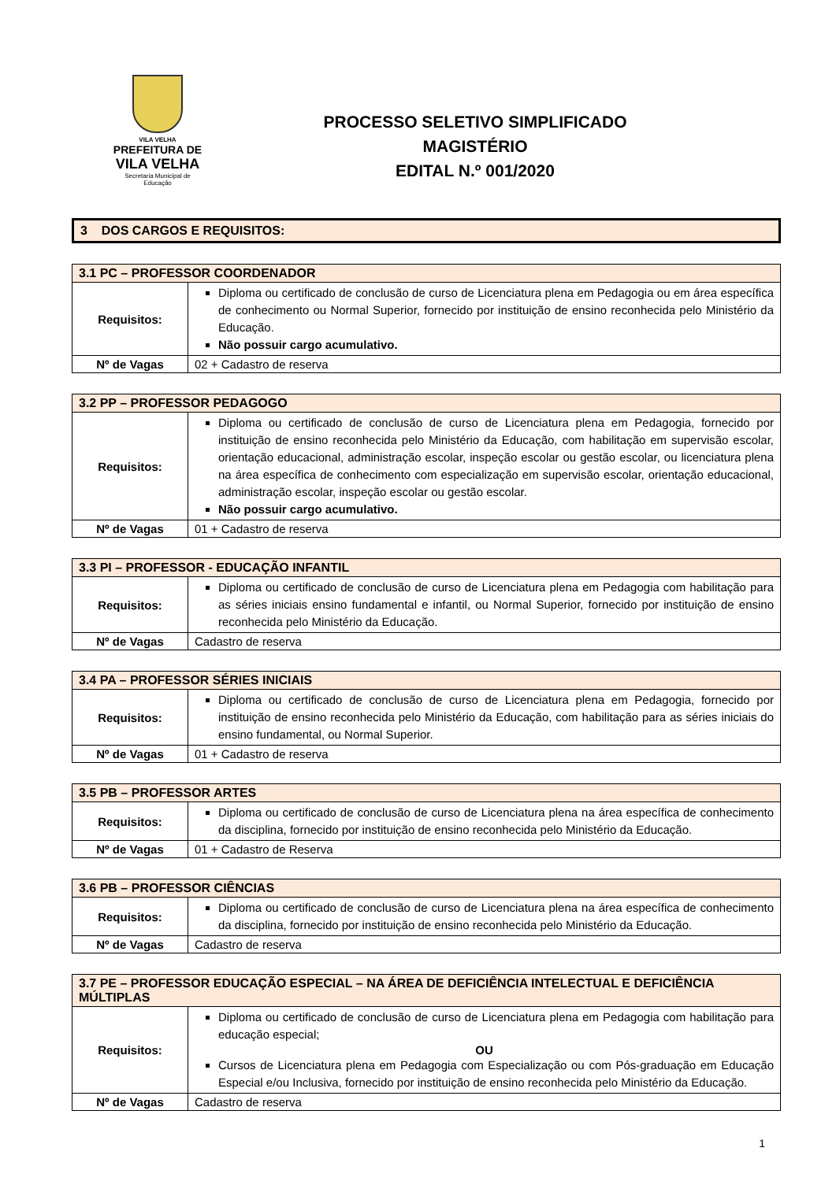VILA VELHA
PREFEITURA DE
VILA VELHA
Secretaria Municipal de
Educação
PROCESSO SELETIVO SIMPLIFICADO
MAGISTÉRIO
EDITAL N.º 001/2020
3 DOS CARGOS E REQUISITOS:
| 3.1 PC – PROFESSOR COORDENADOR | |
| --- | --- |
| Requisitos: | Diploma ou certificado de conclusão de curso de Licenciatura plena em Pedagogia ou em área específica de conhecimento ou Normal Superior, fornecido por instituição de ensino reconhecida pelo Ministério da Educação. Não possuir cargo acumulativo. |
| Nº de Vagas | 02 + Cadastro de reserva |
| 3.2 PP – PROFESSOR PEDAGOGO | |
| --- | --- |
| Requisitos: | Diploma ou certificado de conclusão de curso de Licenciatura plena em Pedagogia, fornecido por instituição de ensino reconhecida pelo Ministério da Educação, com habilitação em supervisão escolar, orientação educacional, administração escolar, inspeção escolar ou gestão escolar, ou licenciatura plena na área específica de conhecimento com especialização em supervisão escolar, orientação educacional, administração escolar, inspeção escolar ou gestão escolar. Não possuir cargo acumulativo. |
| Nº de Vagas | 01 + Cadastro de reserva |
| 3.3 PI – PROFESSOR - EDUCAÇÃO INFANTIL | |
| --- | --- |
| Requisitos: | Diploma ou certificado de conclusão de curso de Licenciatura plena em Pedagogia com habilitação para as séries iniciais ensino fundamental e infantil, ou Normal Superior, fornecido por instituição de ensino reconhecida pelo Ministério da Educação. |
| Nº de Vagas | Cadastro de reserva |
| 3.4 PA – PROFESSOR SÉRIES INICIAIS | |
| --- | --- |
| Requisitos: | Diploma ou certificado de conclusão de curso de Licenciatura plena em Pedagogia, fornecido por instituição de ensino reconhecida pelo Ministério da Educação, com habilitação para as séries iniciais do ensino fundamental, ou Normal Superior. |
| Nº de Vagas | 01 + Cadastro de reserva |
| 3.5 PB – PROFESSOR ARTES | |
| --- | --- |
| Requisitos: | Diploma ou certificado de conclusão de curso de Licenciatura plena na área específica de conhecimento da disciplina, fornecido por instituição de ensino reconhecida pelo Ministério da Educação. |
| Nº de Vagas | 01 + Cadastro de Reserva |
| 3.6 PB – PROFESSOR CIÊNCIAS | |
| --- | --- |
| Requisitos: | Diploma ou certificado de conclusão de curso de Licenciatura plena na área específica de conhecimento da disciplina, fornecido por instituição de ensino reconhecida pelo Ministério da Educação. |
| Nº de Vagas | Cadastro de reserva |
| 3.7 PE – PROFESSOR EDUCAÇÃO ESPECIAL – NA ÁREA DE DEFICIÊNCIA INTELECTUAL E DEFICIÊNCIA MÚLTIPLAS | |
| --- | --- |
| Requisitos: | Diploma ou certificado de conclusão de curso de Licenciatura plena em Pedagogia com habilitação para educação especial; OU Cursos de Licenciatura plena em Pedagogia com Especialização ou com Pós-graduação em Educação Especial e/ou Inclusiva, fornecido por instituição de ensino reconhecida pelo Ministério da Educação. |
| Nº de Vagas | Cadastro de reserva |
1